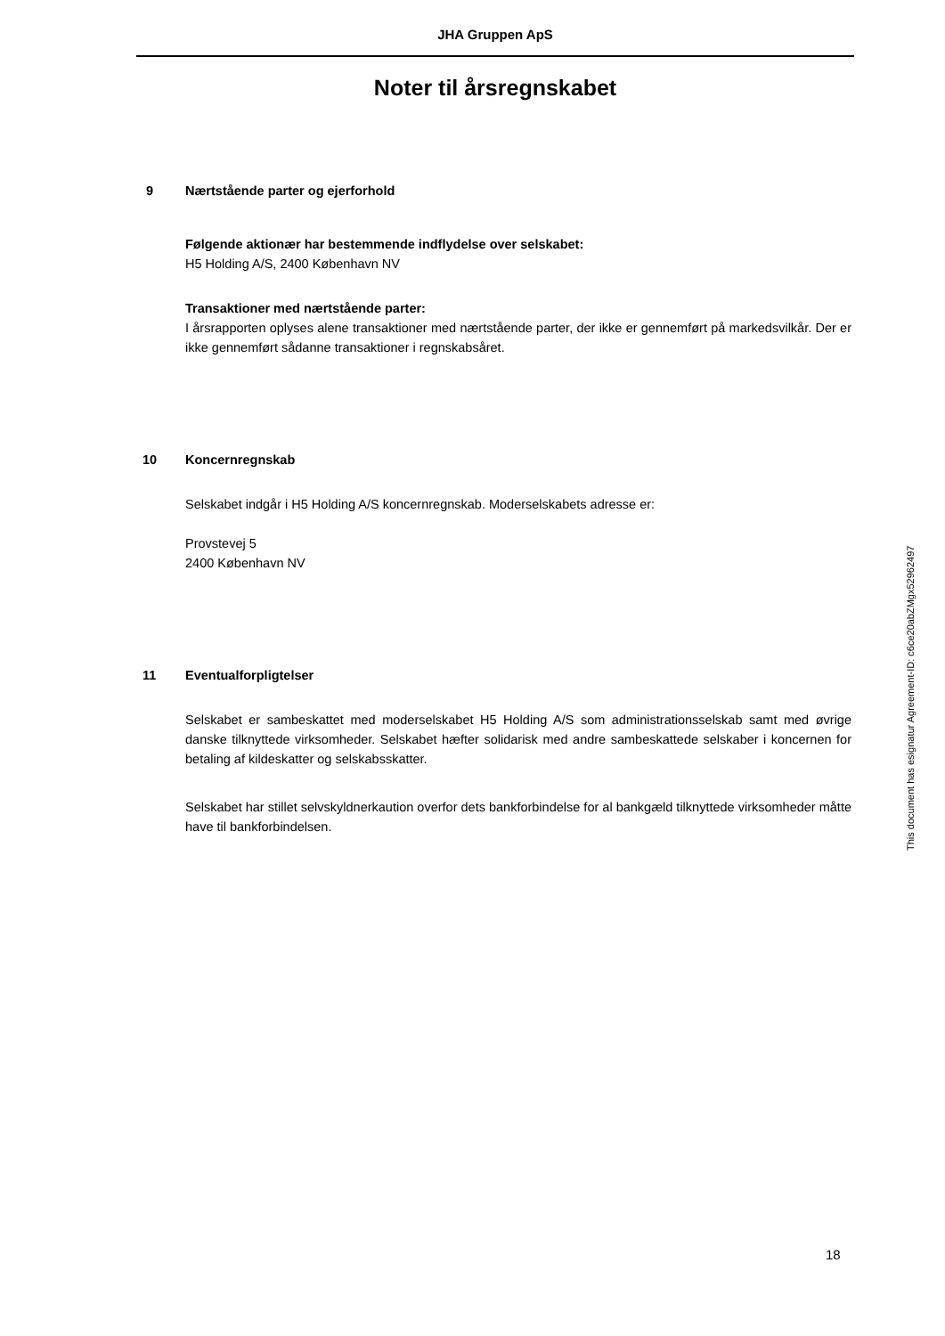JHA Gruppen ApS
Noter til årsregnskabet
9 Nærtstående parter og ejerforhold
Følgende aktionær har bestemmende indflydelse over selskabet:
H5 Holding A/S, 2400 København NV
Transaktioner med nærtstående parter:
I årsrapporten oplyses alene transaktioner med nærtstående parter, der ikke er gennemført på markedsvilkår. Der er ikke gennemført sådanne transaktioner i regnskabsåret.
10 Koncernregnskab
Selskabet indgår i H5 Holding A/S koncernregnskab. Moderselskabets adresse er:
Provstevej 5
2400 København NV
11 Eventualforpligtelser
Selskabet er sambeskattet med moderselskabet H5 Holding A/S som administrationsselskab samt med øvrige danske tilknyttede virksomheder. Selskabet hæfter solidarisk med andre sambeskattede selskaber i koncernen for betaling af kildeskatter og selskabsskatter.
Selskabet har stillet selvskyldnerkaution overfor dets bankforbindelse for al bankgæld tilknyttede virksomheder måtte have til bankforbindelsen.
This document has esignatur Agreement-ID: c6ce20abZMgx52962497
18